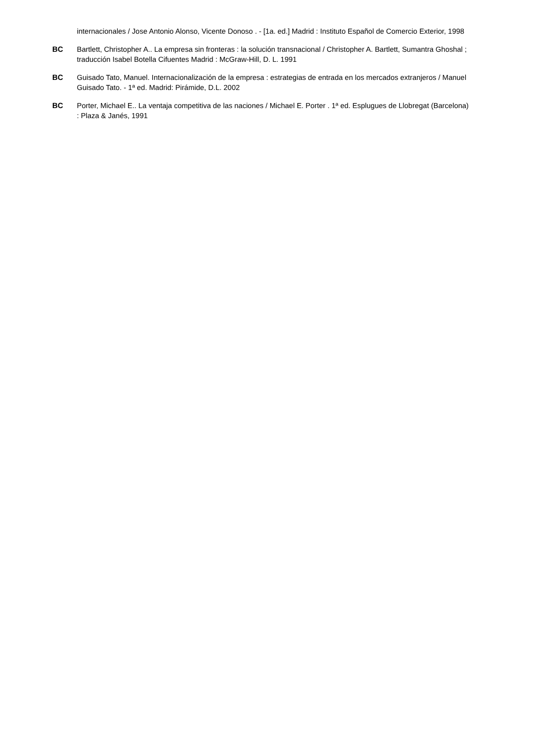internacionales / Jose Antonio Alonso, Vicente Donoso . - [1a. ed.] Madrid : Instituto Español de Comercio Exterior, 1998
BC Bartlett, Christopher A.. La empresa sin fronteras : la solución transnacional / Christopher A. Bartlett, Sumantra Ghoshal ; traducción Isabel Botella Cifuentes Madrid : McGraw-Hill, D. L. 1991
BC Guisado Tato, Manuel. Internacionalización de la empresa : estrategias de entrada en los mercados extranjeros / Manuel Guisado Tato. - 1ª ed. Madrid: Pirámide, D.L. 2002
BC Porter, Michael E.. La ventaja competitiva de las naciones / Michael E. Porter . 1ª ed. Esplugues de Llobregat (Barcelona) : Plaza & Janés, 1991